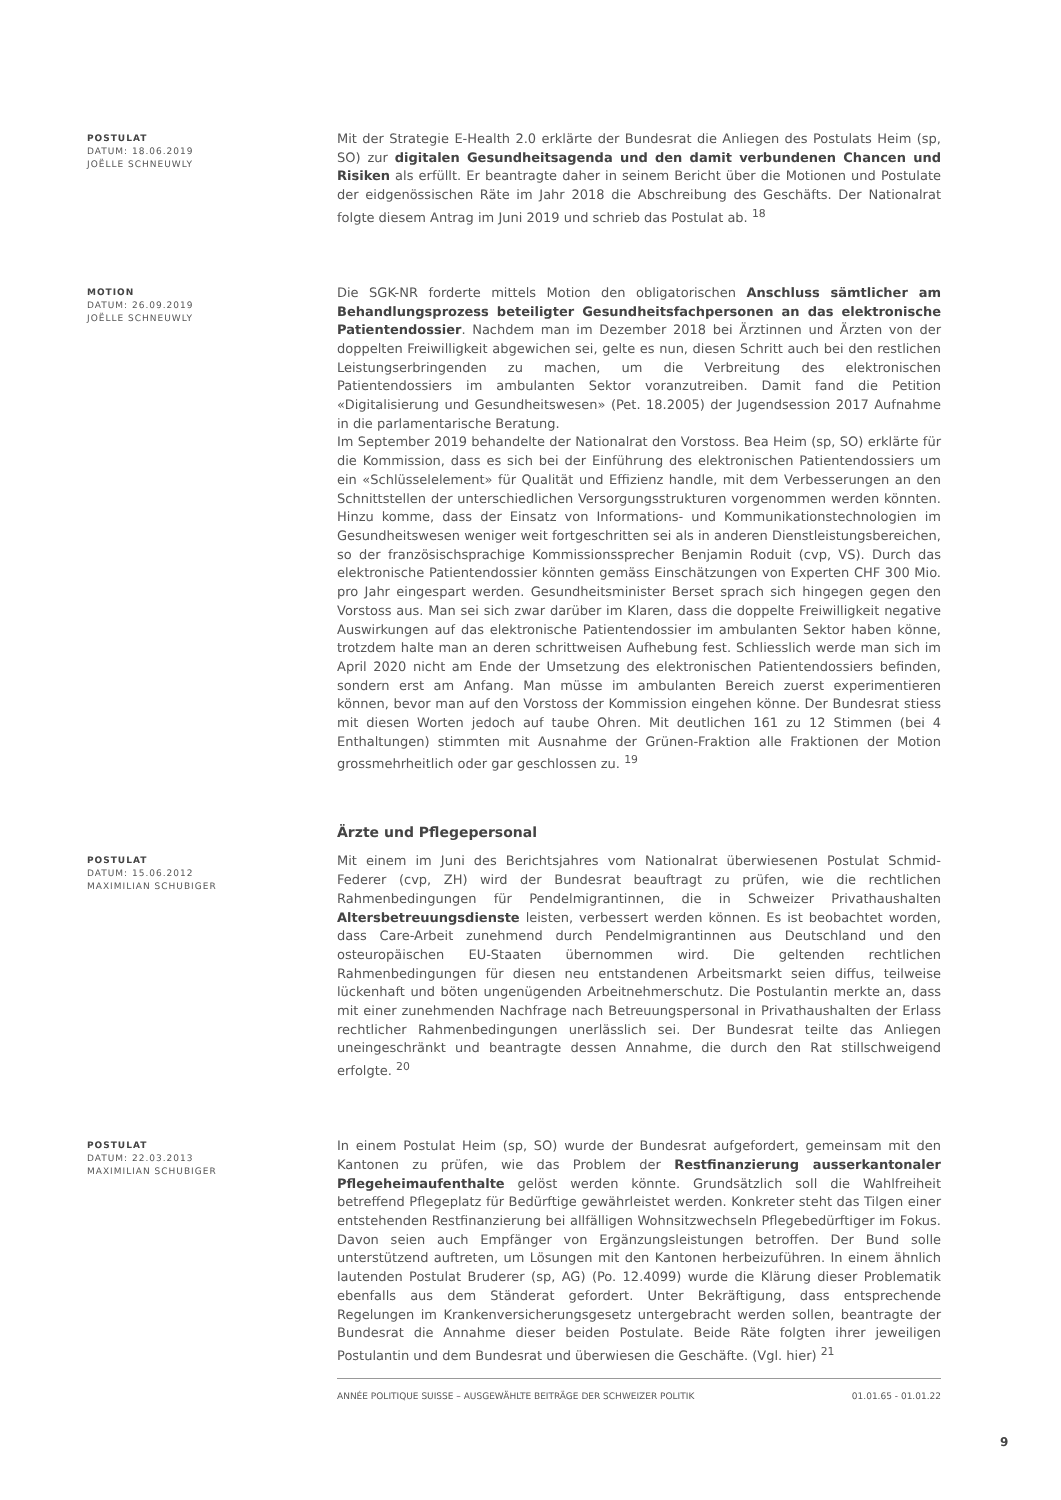POSTULAT
DATUM: 18.06.2019
JOËLLE SCHNEUWLY
Mit der Strategie E-Health 2.0 erklärte der Bundesrat die Anliegen des Postulats Heim (sp, SO) zur digitalen Gesundheitsagenda und den damit verbundenen Chancen und Risiken als erfüllt. Er beantragte daher in seinem Bericht über die Motionen und Postulate der eidgenössischen Räte im Jahr 2018 die Abschreibung des Geschäfts. Der Nationalrat folgte diesem Antrag im Juni 2019 und schrieb das Postulat ab. <sup>18</sup>
MOTION
DATUM: 26.09.2019
JOËLLE SCHNEUWLY
Die SGK-NR forderte mittels Motion den obligatorischen Anschluss sämtlicher am Behandlungsprozess beteiligter Gesundheitsfachpersonen an das elektronische Patientendossier. Nachdem man im Dezember 2018 bei Ärztinnen und Ärzten von der doppelten Freiwilligkeit abgewichen sei, gelte es nun, diesen Schritt auch bei den restlichen Leistungserbringenden zu machen, um die Verbreitung des elektronischen Patientendossiers im ambulanten Sektor voranzutreiben. Damit fand die Petition «Digitalisierung und Gesundheitswesen» (Pet. 18.2005) der Jugendsession 2017 Aufnahme in die parlamentarische Beratung.
Im September 2019 behandelte der Nationalrat den Vorstoss. Bea Heim (sp, SO) erklärte für die Kommission, dass es sich bei der Einführung des elektronischen Patientendossiers um ein «Schlüsselelement» für Qualität und Effizienz handle, mit dem Verbesserungen an den Schnittstellen der unterschiedlichen Versorgungsstrukturen vorgenommen werden könnten. Hinzu komme, dass der Einsatz von Informations- und Kommunikationstechnologien im Gesundheitswesen weniger weit fortgeschritten sei als in anderen Dienstleistungsbereichen, so der französischsprachige Kommissionssprecher Benjamin Roduit (cvp, VS). Durch das elektronische Patientendossier könnten gemäss Einschätzungen von Experten CHF 300 Mio. pro Jahr eingespart werden. Gesundheitsminister Berset sprach sich hingegen gegen den Vorstoss aus. Man sei sich zwar darüber im Klaren, dass die doppelte Freiwilligkeit negative Auswirkungen auf das elektronische Patientendossier im ambulanten Sektor haben könne, trotzdem halte man an deren schrittweisen Aufhebung fest. Schliesslich werde man sich im April 2020 nicht am Ende der Umsetzung des elektronischen Patientendossiers befinden, sondern erst am Anfang. Man müsse im ambulanten Bereich zuerst experimentieren können, bevor man auf den Vorstoss der Kommission eingehen könne. Der Bundesrat stiess mit diesen Worten jedoch auf taube Ohren. Mit deutlichen 161 zu 12 Stimmen (bei 4 Enthaltungen) stimmten mit Ausnahme der Grünen-Fraktion alle Fraktionen der Motion grossmehrheitlich oder gar geschlossen zu. <sup>19</sup>
Ärzte und Pflegepersonal
POSTULAT
DATUM: 15.06.2012
MAXIMILIAN SCHUBIGER
Mit einem im Juni des Berichtsjahres vom Nationalrat überwiesenen Postulat Schmid-Federer (cvp, ZH) wird der Bundesrat beauftragt zu prüfen, wie die rechtlichen Rahmenbedingungen für Pendelmigrantinnen, die in Schweizer Privathaushalten Altersbetreuungsdienste leisten, verbessert werden können. Es ist beobachtet worden, dass Care-Arbeit zunehmend durch Pendelmigrantinnen aus Deutschland und den osteuropäischen EU-Staaten übernommen wird. Die geltenden rechtlichen Rahmenbedingungen für diesen neu entstandenen Arbeitsmarkt seien diffus, teilweise lückenhaft und böten ungenügenden Arbeitnehmerschutz. Die Postulantin merkte an, dass mit einer zunehmenden Nachfrage nach Betreuungspersonal in Privathaushalten der Erlass rechtlicher Rahmenbedingungen unerlässlich sei. Der Bundesrat teilte das Anliegen uneingeschränkt und beantragte dessen Annahme, die durch den Rat stillschweigend erfolgte. <sup>20</sup>
POSTULAT
DATUM: 22.03.2013
MAXIMILIAN SCHUBIGER
In einem Postulat Heim (sp, SO) wurde der Bundesrat aufgefordert, gemeinsam mit den Kantonen zu prüfen, wie das Problem der Restfinanzierung ausserkantonaler Pflegeheimaufenthalte gelöst werden könnte. Grundsätzlich soll die Wahlfreiheit betreffend Pflegeplatz für Bedürftige gewährleistet werden. Konkreter steht das Tilgen einer entstehenden Restfinanzierung bei allfälligen Wohnsitzwechseln Pflegebedürftiger im Fokus. Davon seien auch Empfänger von Ergänzungsleistungen betroffen. Der Bund solle unterstützend auftreten, um Lösungen mit den Kantonen herbeizuführen. In einem ähnlich lautenden Postulat Bruderer (sp, AG) (Po. 12.4099) wurde die Klärung dieser Problematik ebenfalls aus dem Ständerat gefordert. Unter Bekräftigung, dass entsprechende Regelungen im Krankenversicherungsgesetz untergebracht werden sollen, beantragte der Bundesrat die Annahme dieser beiden Postulate. Beide Räte folgten ihrer jeweiligen Postulantin und dem Bundesrat und überwiesen die Geschäfte. (Vgl. hier) <sup>21</sup>
ANNÉE POLITIQUE SUISSE – AUSGEWÄHLTE BEITRÄGE DER SCHWEIZER POLITIK 01.01.65 - 01.01.22
9